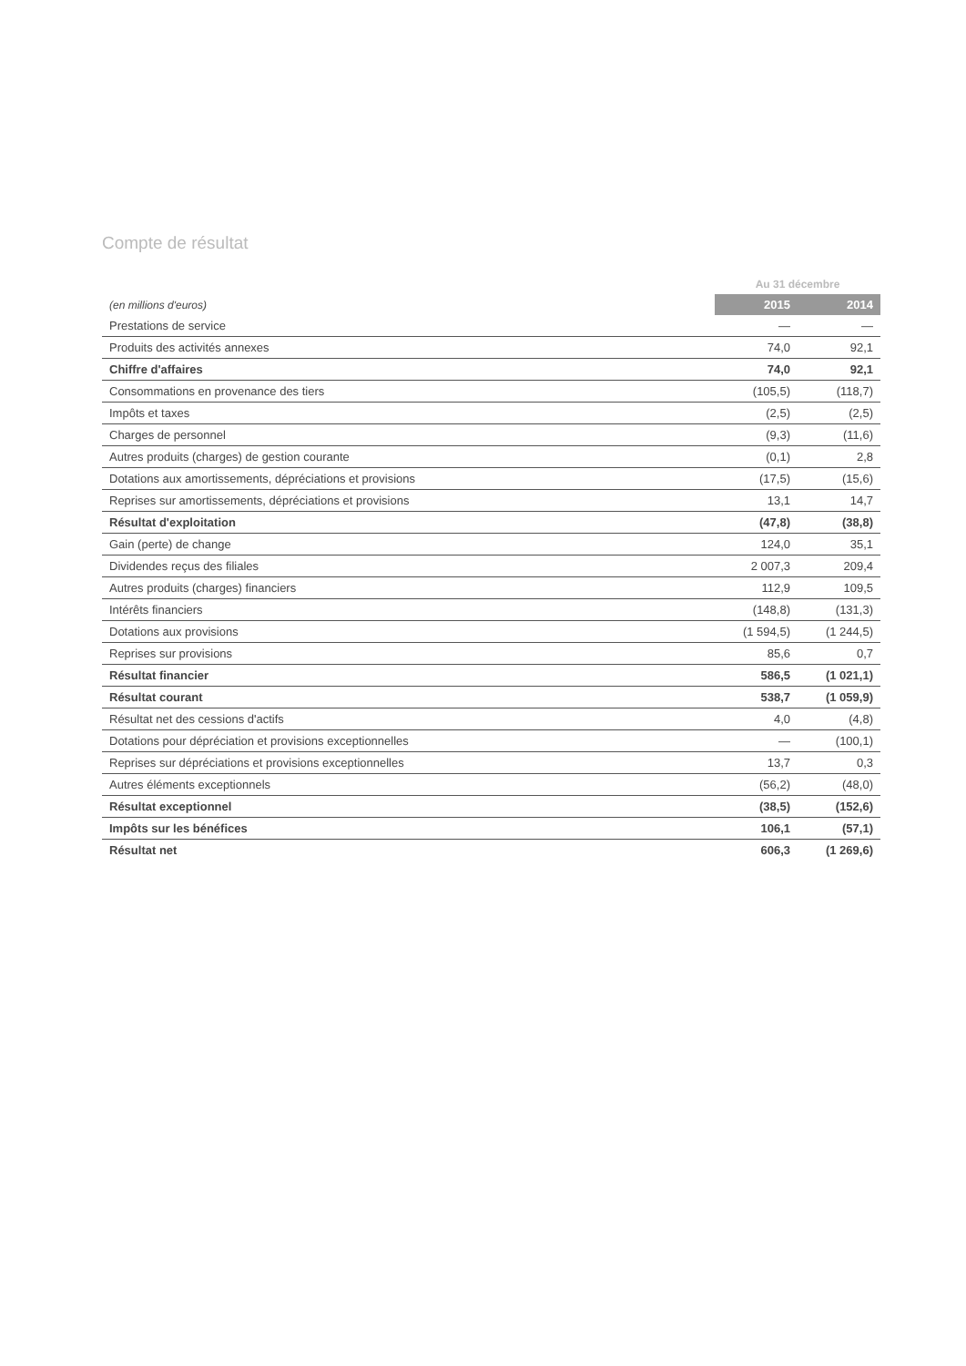Compte de résultat
| | Au 31 décembre | |
| (en millions d'euros) | 2015 | 2014 |
| Prestations de service | — | — |
| Produits des activités annexes | 74,0 | 92,1 |
| Chiffre d'affaires | 74,0 | 92,1 |
| Consommations en provenance des tiers | (105,5) | (118,7) |
| Impôts et taxes | (2,5) | (2,5) |
| Charges de personnel | (9,3) | (11,6) |
| Autres produits (charges) de gestion courante | (0,1) | 2,8 |
| Dotations aux amortissements, dépréciations et provisions | (17,5) | (15,6) |
| Reprises sur amortissements, dépréciations et provisions | 13,1 | 14,7 |
| Résultat d'exploitation | (47,8) | (38,8) |
| Gain (perte) de change | 124,0 | 35,1 |
| Dividendes reçus des filiales | 2 007,3 | 209,4 |
| Autres produits (charges) financiers | 112,9 | 109,5 |
| Intérêts financiers | (148,8) | (131,3) |
| Dotations aux provisions | (1 594,5) | (1 244,5) |
| Reprises sur provisions | 85,6 | 0,7 |
| Résultat financier | 586,5 | (1 021,1) |
| Résultat courant | 538,7 | (1 059,9) |
| Résultat net des cessions d'actifs | 4,0 | (4,8) |
| Dotations pour dépréciation et provisions exceptionnelles | — | (100,1) |
| Reprises sur dépréciations et provisions exceptionnelles | 13,7 | 0,3 |
| Autres éléments exceptionnels | (56,2) | (48,0) |
| Résultat exceptionnel | (38,5) | (152,6) |
| Impôts sur les bénéfices | 106,1 | (57,1) |
| Résultat net | 606,3 | (1 269,6) |